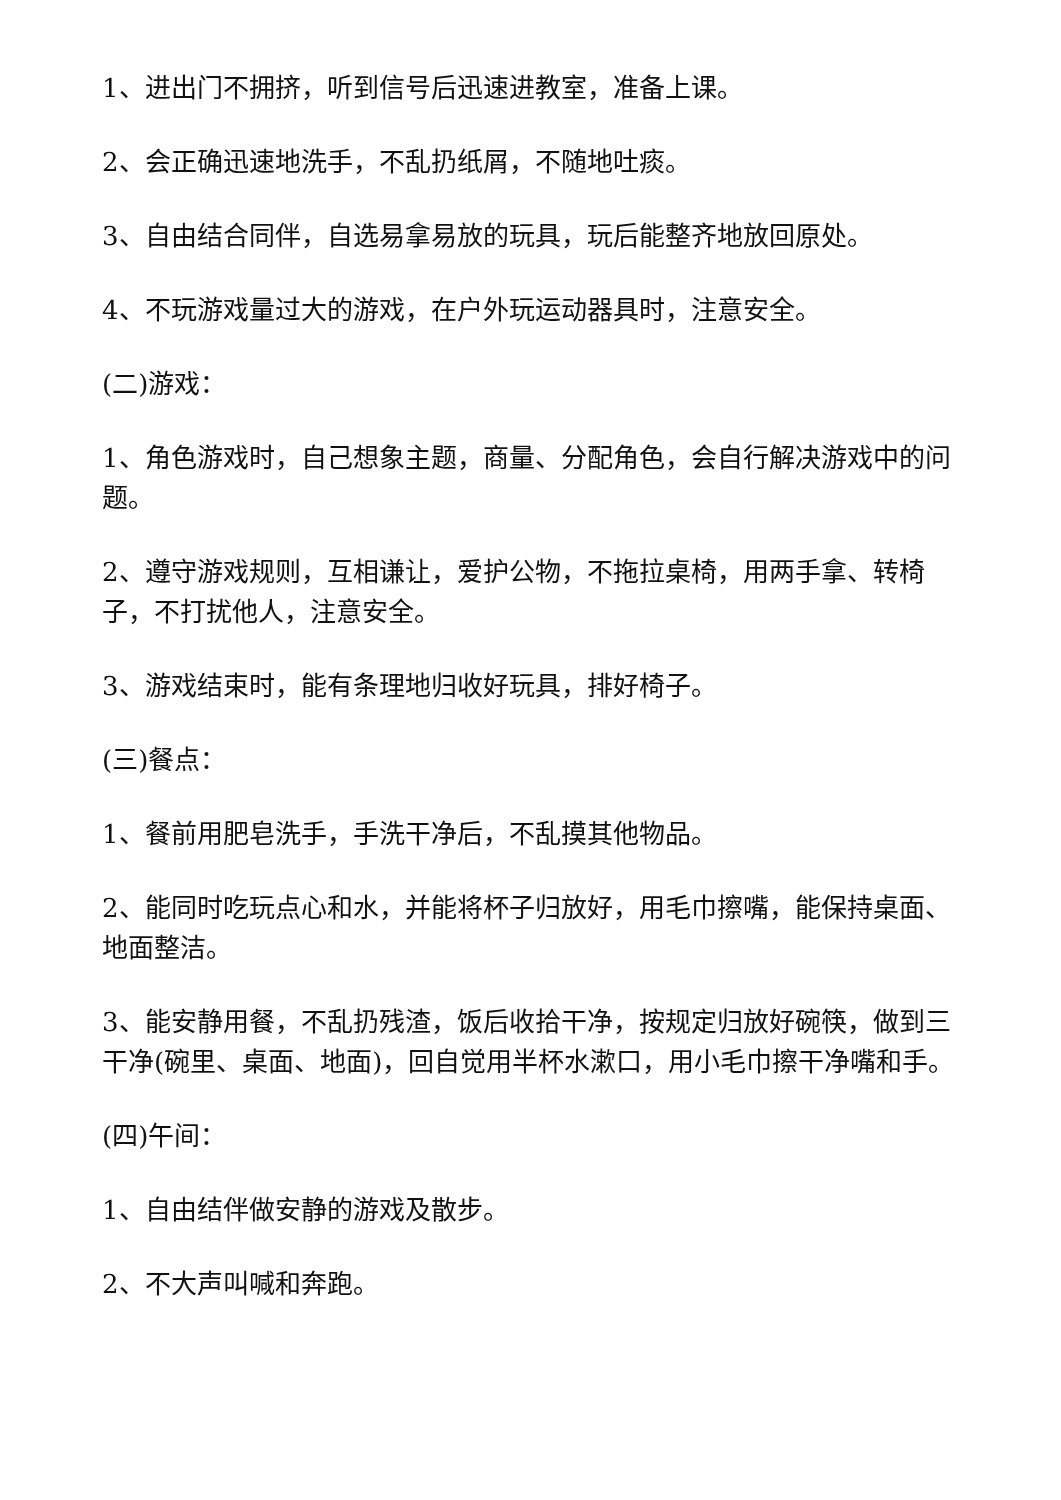1、进出门不拥挤，听到信号后迅速进教室，准备上课。
2、会正确迅速地洗手，不乱扔纸屑，不随地吐痰。
3、自由结合同伴，自选易拿易放的玩具，玩后能整齐地放回原处。
4、不玩游戏量过大的游戏，在户外玩运动器具时，注意安全。
(二)游戏：
1、角色游戏时，自己想象主题，商量、分配角色，会自行解决游戏中的问题。
2、遵守游戏规则，互相谦让，爱护公物，不拖拉桌椅，用两手拿、转椅子，不打扰他人，注意安全。
3、游戏结束时，能有条理地归收好玩具，排好椅子。
(三)餐点：
1、餐前用肥皂洗手，手洗干净后，不乱摸其他物品。
2、能同时吃玩点心和水，并能将杯子归放好，用毛巾擦嘴，能保持桌面、地面整洁。
3、能安静用餐，不乱扔残渣，饭后收拾干净，按规定归放好碗筷，做到三干净(碗里、桌面、地面)，回自觉用半杯水漱口，用小毛巾擦干净嘴和手。
(四)午间：
1、自由结伴做安静的游戏及散步。
2、不大声叫喊和奔跑。